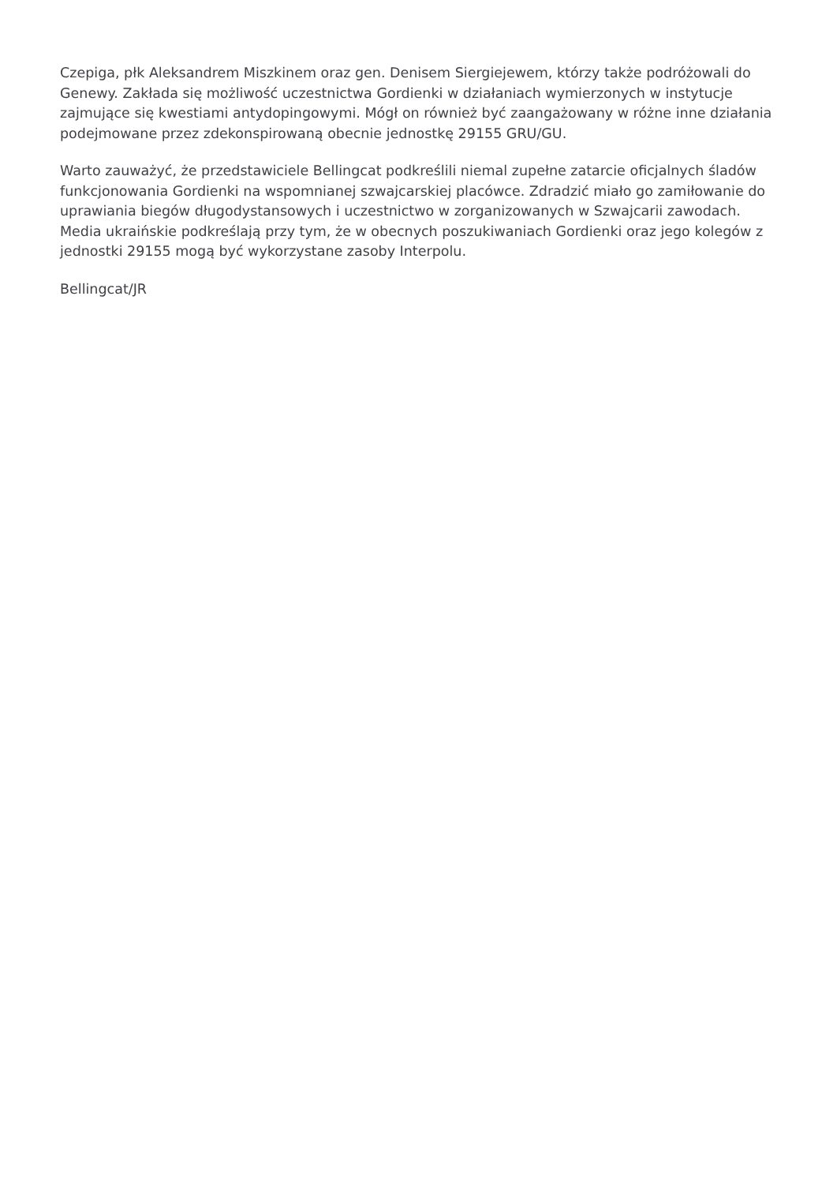Czepiga, płk Aleksandrem Miszkinem oraz gen. Denisem Siergiejewem, którzy także podróżowali do Genewy. Zakłada się możliwość uczestnictwa Gordienki w działaniach wymierzonych w instytucje zajmujące się kwestiami antydopingowymi. Mógł on również być zaangażowany w różne inne działania podejmowane przez zdekonspirowaną obecnie jednostkę 29155 GRU/GU.
Warto zauważyć, że przedstawiciele Bellingcat podkreślili niemal zupełne zatarcie oficjalnych śladów funkcjonowania Gordienki na wspomnianej szwajcarskiej placówce. Zdradzić miało go zamiłowanie do uprawiania biegów długodystansowych i uczestnictwo w zorganizowanych w Szwajcarii zawodach. Media ukraińskie podkreślają przy tym, że w obecnych poszukiwaniach Gordienki oraz jego kolegów z jednostki 29155 mogą być wykorzystane zasoby Interpolu.
Bellingcat/JR